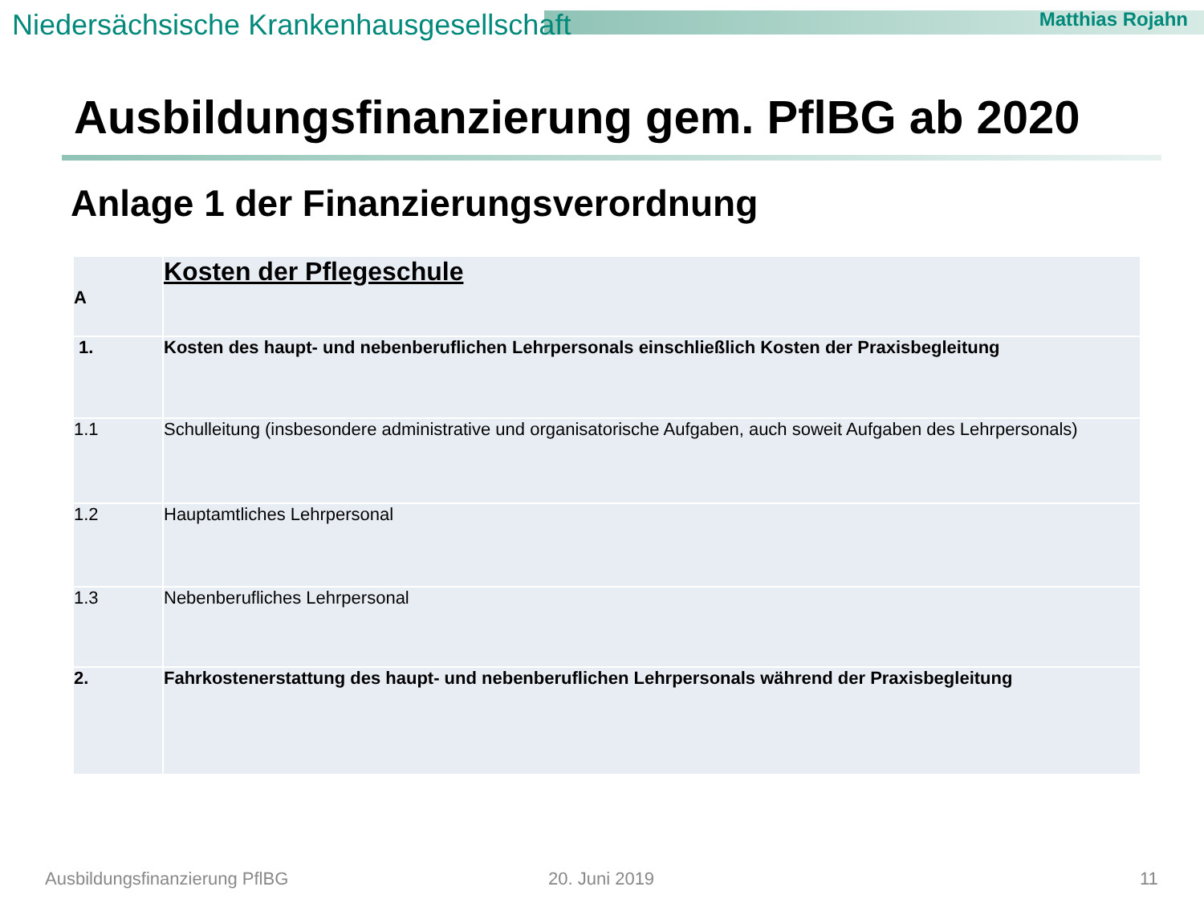Niedersächsische Krankenhausgesellschaft
Matthias Rojahn
Ausbildungsfinanzierung gem. PflBG ab 2020
Anlage 1 der Finanzierungsverordnung
| A | Kosten der Pflegeschule |
| 1. | Kosten des haupt- und nebenberuflichen Lehrpersonals einschließlich Kosten der Praxisbegleitung |
| 1.1 | Schulleitung (insbesondere administrative und organisatorische Aufgaben, auch soweit Aufgaben des Lehrpersonals) |
| 1.2 | Hauptamtliches Lehrpersonal |
| 1.3 | Nebenberufliches Lehrpersonal |
| 2. | Fahrkostenerstattung des haupt- und nebenberuflichen Lehrpersonals während der Praxisbegleitung |
Ausbildungsfinanzierung PflBG 20. Juni 2019 11